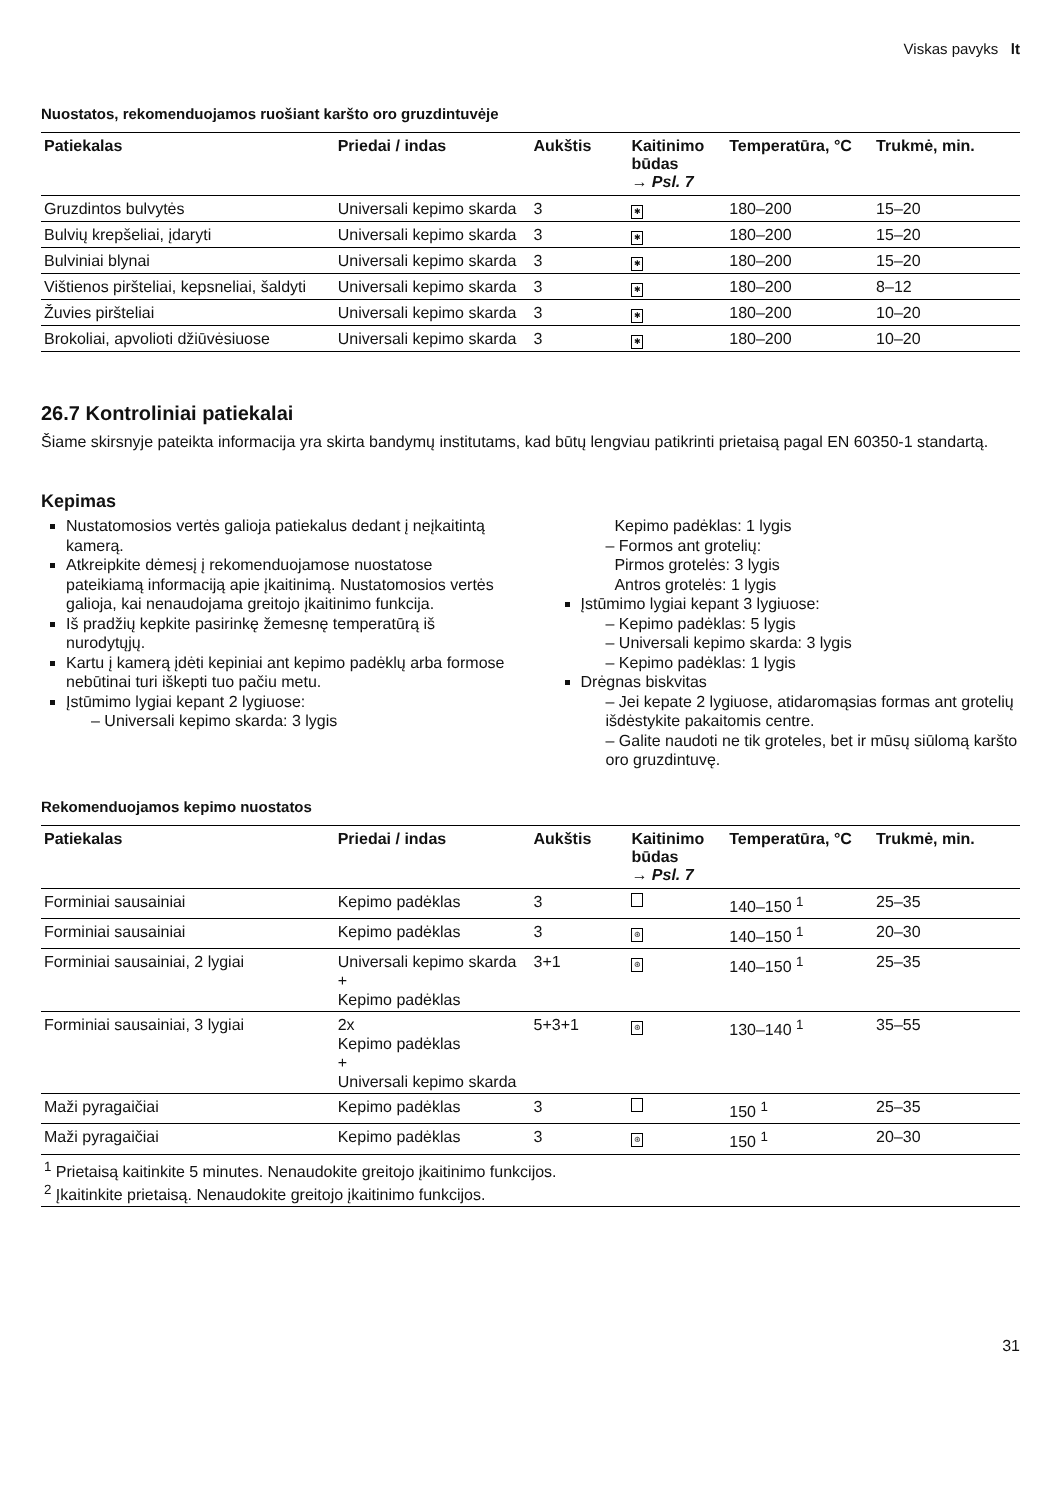Viskas pavyks lt
Nuostatos, rekomenduojamos ruošiant karšto oro gruzdintuvėje
| Patiekalas | Priedai / indas | Aukštis | Kaitinimo būdas → Psl. 7 | Temperatūra, °C | Trukmė, min. |
| --- | --- | --- | --- | --- | --- |
| Gruzdintos bulvytės | Universali kepimo skarda | 3 | ✱ | 180–200 | 15–20 |
| Bulvių krepšeliai, įdaryti | Universali kepimo skarda | 3 | ✱ | 180–200 | 15–20 |
| Bulviniai blynai | Universali kepimo skarda | 3 | ✱ | 180–200 | 15–20 |
| Vištienos piršteliai, kepsneliai, šaldyti | Universali kepimo skarda | 3 | ✱ | 180–200 | 8–12 |
| Žuvies piršteliai | Universali kepimo skarda | 3 | ✱ | 180–200 | 10–20 |
| Brokoliai, apvolioti džiūvėsiuose | Universali kepimo skarda | 3 | ✱ | 180–200 | 10–20 |
26.7 Kontroliniai patiekalai
Šiame skirsnyje pateikta informacija yra skirta bandymų institutams, kad būtų lengviau patikrinti prietaisą pagal EN 60350-1 standartą.
Kepimas
Nustatomosios vertės galioja patiekalus dedant į neįkaitintą kamerą.
Atkreipkite dėmesį į rekomenduojamose nuostatose pateikiamą informaciją apie įkaitinimą. Nustatomosios vertės galioja, kai nenaudojama greitojo įkaitinimo funkcija.
Iš pradžių kepkite pasirinkę žemesnę temperatūrą iš nurodytųjų.
Kartu į kamerą įdėti kepiniai ant kepimo padėklų arba formose nebūtinai turi iškepti tuo pačiu metu.
Įstūmimo lygiai kepant 2 lygiuose:
– Universali kepimo skarda: 3 lygis
Kepimo padėklas: 1 lygis
– Formos ant grotelių:
Pirmos grotelės: 3 lygis
Antros grotelės: 1 lygis
Įstūmimo lygiai kepant 3 lygiuose:
– Kepimo padėklas: 5 lygis
– Universali kepimo skarda: 3 lygis
– Kepimo padėklas: 1 lygis
Drėgnas biskvitas
– Jei kepate 2 lygiuose, atidaromąsias formas ant grotelių išdėstykite pakaitomis centre.
– Galite naudoti ne tik groteles, bet ir mūsų siūlomą karšto oro gruzdintuvę.
Rekomenduojamos kepimo nuostatos
| Patiekalas | Priedai / indas | Aukštis | Kaitinimo būdas → Psl. 7 | Temperatūra, °C | Trukmė, min. |
| --- | --- | --- | --- | --- | --- |
| Forminiai sausainiai | Kepimo padėklas | 3 | | 140–150 <sup>1</sup> | 25–35 |
| Forminiai sausainiai | Kepimo padėklas | 3 | ⊛ | 140–150 <sup>1</sup> | 20–30 |
| Forminiai sausainiai, 2 lygiai | Universali kepimo skarda + Kepimo padėklas | 3+1 | ⊛ | 140–150 <sup>1</sup> | 25–35 |
| Forminiai sausainiai, 3 lygiai | 2x Kepimo padėklas + Universali kepimo skarda | 5+3+1 | ⊛ | 130–140 <sup>1</sup> | 35–55 |
| Maži pyragaičiai | Kepimo padėklas | 3 | | 150 <sup>1</sup> | 25–35 |
| Maži pyragaičiai | Kepimo padėklas | 3 | ⊛ | 150 <sup>1</sup> | 20–30 |
| <sup>1</sup> Prietaisą kaitinkite 5 minutes. Nenaudokite greitojo įkaitinimo funkcijos. <sup>2</sup> Įkaitinkite prietaisą. Nenaudokite greitojo įkaitinimo funkcijos. | | | | | |
31